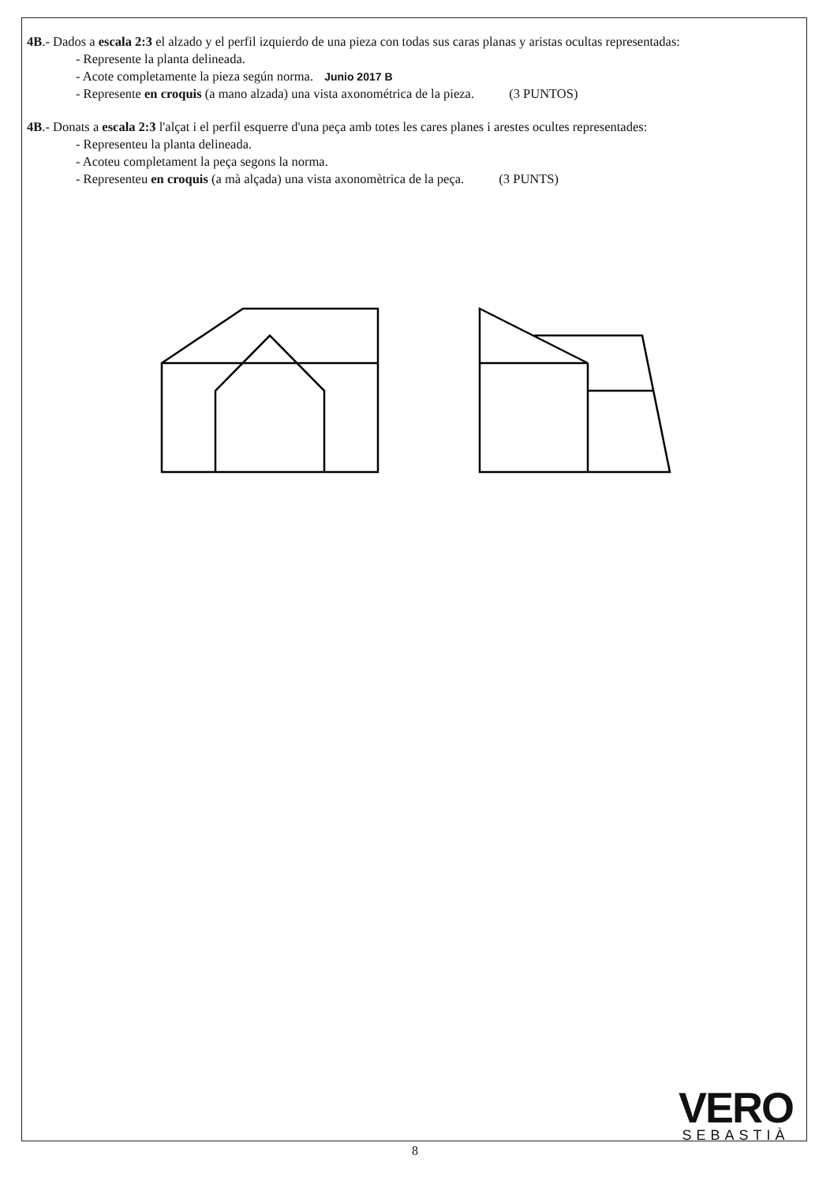4B.- Dados a escala 2:3 el alzado y el perfil izquierdo de una pieza con todas sus caras planas y aristas ocultas representadas:
- Represente la planta delineada.
- Acote completamente la pieza según norma. Junio 2017 B
- Represente en croquis (a mano alzada) una vista axonométrica de la pieza. (3 PUNTOS)
4B.- Donats a escala 2:3 l'alçat i el perfil esquerre d'una peça amb totes les cares planes i arestes ocultes representades:
- Representeu la planta delineada.
- Acoteu completament la peça segons la norma.
- Representeu en croquis (a mà alçada) una vista axonomètrica de la peça. (3 PUNTS)
VERO
SEBASTIÀ
8